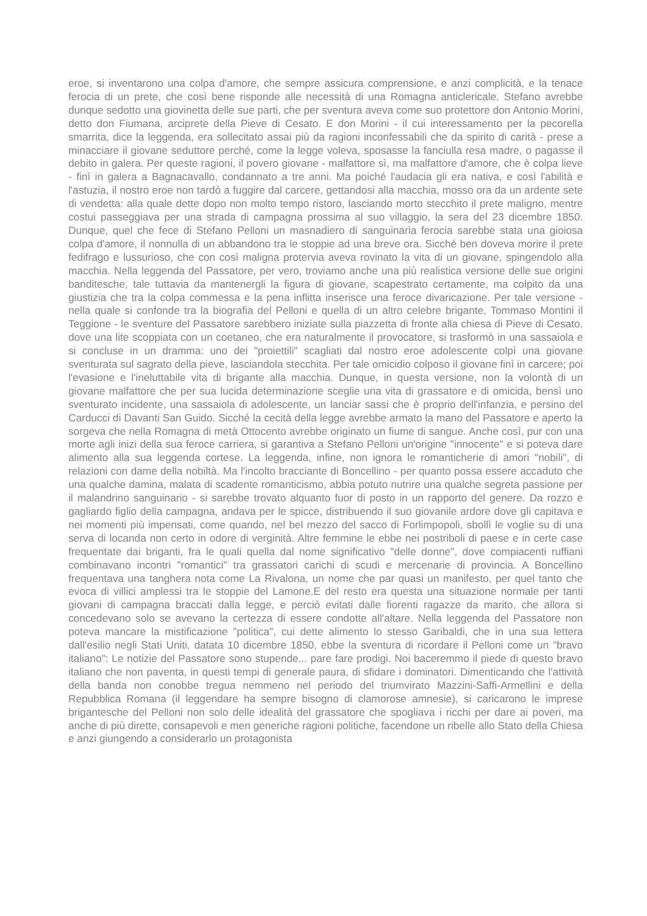eroe, si inventarono una colpa d'amore, che sempre assicura comprensione, e anzi complicità, e la tenace ferocia di un prete, che così bene risponde alle necessità di una Romagna anticlericale. Stefano avrebbe dunque sedotto una giovinetta delle sue parti, che per sventura aveva come suo protettore don Antonio Morini, detto don Fiumana, arciprete della Pieve di Cesato. E don Morini - il cui interessamento per la pecorella smarrita, dice la leggenda, era sollecitato assai più da ragioni inconfessabili che da spirito di carità - prese a minacciare il giovane seduttore perché, come la legge voleva, sposasse la fanciulla resa madre, o pagasse il debito in galera. Per queste ragioni, il povero giovane - malfattore sì, ma malfattore d'amore, che è colpa lieve - finì in galera a Bagnacavallo, condannato a tre anni. Ma poiché l'audacia gli era nativa, e così l'abilità e l'astuzia, il nostro eroe non tardò a fuggire dal carcere, gettandosi alla macchia, mosso ora da un ardente sete di vendetta: alla quale dette dopo non molto tempo ristoro, lasciando morto stecchito il prete maligno, mentre costui passeggiava per una strada di campagna prossima al suo villaggio, la sera del 23 dicembre 1850. Dunque, quel che fece di Stefano Pelloni un masnadiero di sanguinaria ferocia sarebbe stata una gioiosa colpa d'amore, il nonnulla di un abbandono tra le stoppie ad una breve ora. Sicché ben doveva morire il prete fedifrago e lussurioso, che con così maligna protervia aveva rovinato la vita di un giovane, spingendolo alla macchia. Nella leggenda del Passatore, per vero, troviamo anche una più realistica versione delle sue origini banditesche, tale tuttavia da mantenergli la figura di giovane, scapestrato certamente, ma colpito da una giustizia che tra la colpa commessa e la pena inflitta inserisce una feroce divaricazione. Per tale versione - nella quale si confonde tra la biografia del Pelloni e quella di un altro celebre brigante, Tommaso Montini il Teggione - le sventure del Passatore sarebbero iniziate sulla piazzetta di fronte alla chiesa di Pieve di Cesato, dove una lite scoppiata con un coetaneo, che era naturalmente il provocatore, si trasformò in una sassaiola e si concluse in un dramma: uno dei "proiettili" scagliati dal nostro eroe adolescente colpì una giovane sventurata sul sagrato della pieve, lasciandola stecchita. Per tale omicidio colposo il giovane finì in carcere; poi l'evasione e l'ineluttabile vita di brigante alla macchia. Dunque, in questa versione, non la volontà di un giovane malfattore che per sua lucida determinazione sceglie una vita di grassatore e di omicida, bensì uno sventurato incidente, una sassaiola di adolescente, un lanciar sassi che è proprio dell'infanzia, e persino del Carducci di Davanti San Guido. Sicché la cecità della legge avrebbe armato la mano del Passatore e aperto la sorgeva che nella Romagna di metà Ottocento avrebbe originato un fiume di sangue. Anche così, pur con una morte agli inizi della sua feroce carriera, si garantiva a Stefano Pelloni un'origine "innocente" e si poteva dare alimento alla sua leggenda cortese. La leggenda, infine, non ignora le romanticherie di amori "nobili", di relazioni con dame della nobiltà. Ma l'incolto bracciante di Boncellino - per quanto possa essere accaduto che una qualche damina, malata di scadente romanticismo, abbia potuto nutrire una qualche segreta passione per il malandrino sanguinario - si sarebbe trovato alquanto fuor di posto in un rapporto del genere. Da rozzo e gagliardo figlio della campagna, andava per le spicce, distribuendo il suo giovanile ardore dove gli capitava e nei momenti più impensati, come quando, nel bel mezzo del sacco di Forlimpopoli, sbollì le voglie su di una serva di locanda non certo in odore di verginità. Altre femmine le ebbe nei postriboli di paese e in certe case frequentate dai briganti, fra le quali quella dal nome significativo "delle donne", dove compiacenti ruffiani combinavano incontri "romantici" tra grassatori carichi di scudi e mercenarie di provincia. A Boncellino frequentava una tanghera nota come La Rivalona, un nome che par quasi un manifesto, per quel tanto che evoca di villici amplessi tra le stoppie del Lamone.E del resto era questa una situazione normale per tanti giovani di campagna braccati dalla legge, e perciò evitati dalle fiorenti ragazze da marito, che allora si concedevano solo se avevano la certezza di essere condotte all'altare. Nella leggenda del Passatore non poteva mancare la mistificazione "politica", cui dette alimento lo stesso Garibaldi, che in una sua lettera dall'esilio negli Stati Uniti, datata 10 dicembre 1850, ebbe la sventura di ricordare il Pelloni come un "bravo italiano": Le notizie del Passatore sono stupende... pare fare prodigi. Noi baceremmo il piede di questo bravo italiano che non paventa, in questi tempi di generale paura, di sfidare i dominatori. Dimenticando che l'attività della banda non conobbe tregua nemmeno nel periodo del triumvirato Mazzini-Saffi-Armellini e della Repubblica Romana (il leggendare ha sempre bisogno di clamorose amnesie), si caricarono le imprese brigantesche del Pelloni non solo delle idealità del grassatore che spogliava i ricchi per dare ai poveri, ma anche di più dirette, consapevoli e men generiche ragioni politiche, facendone un ribelle allo Stato della Chiesa e anzi giungendo a considerarlo un protagonista